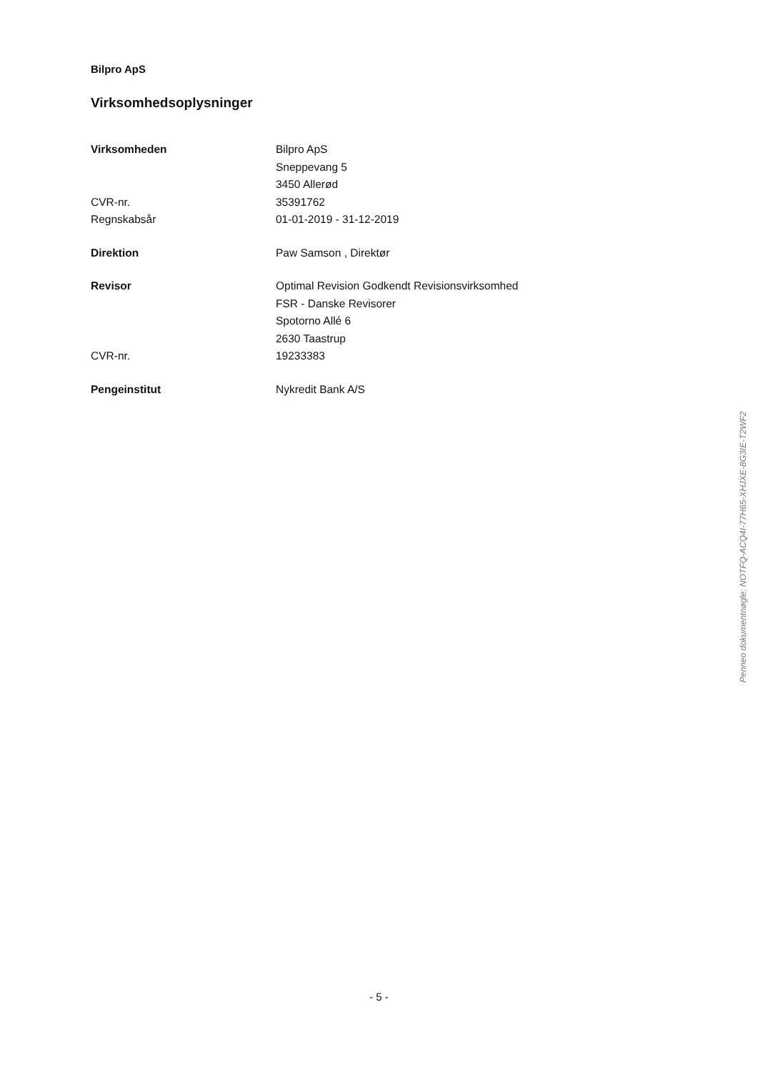Bilpro ApS
Virksomhedsoplysninger
Virksomheden Bilpro ApS
Sneppevang 5
3450 Allerød
CVR-nr. 35391762
Regnskabsår 01-01-2019 - 31-12-2019
Direktion Paw Samson , Direktør
Revisor Optimal Revision Godkendt Revisionsvirksomhed
FSR - Danske Revisorer
Spotorno Allé 6
2630 Taastrup
CVR-nr. 19233383
Pengeinstitut Nykredit Bank A/S
Penneo dokumentnøgle: NOTFQ-ACQ4I-77H65-XHJXE-8G3IE-T2WF2
- 5 -